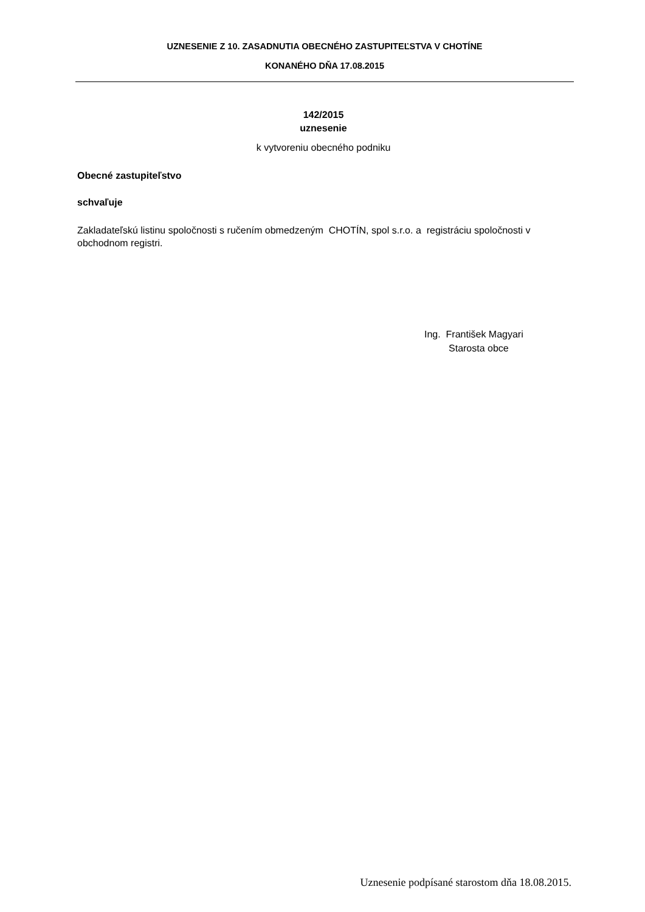UZNESENIE Z 10. ZASADNUTIA OBECNÉHO ZASTUPITEĽSTVA V CHOTÍNE
KONANÉHO DŇA 17.08.2015
142/2015
uznesenie
k vytvoreniu obecného podniku
Obecné zastupiteľstvo
schvaľuje
Zakladateľskú listinu spoločnosti s ručením obmedzeným CHOTÍN, spol s.r.o. a registráciu spoločnosti v obchodnom registri.
Ing. František Magyari
Starosta obce
Uznesenie podpísané starostom dňa 18.08.2015.